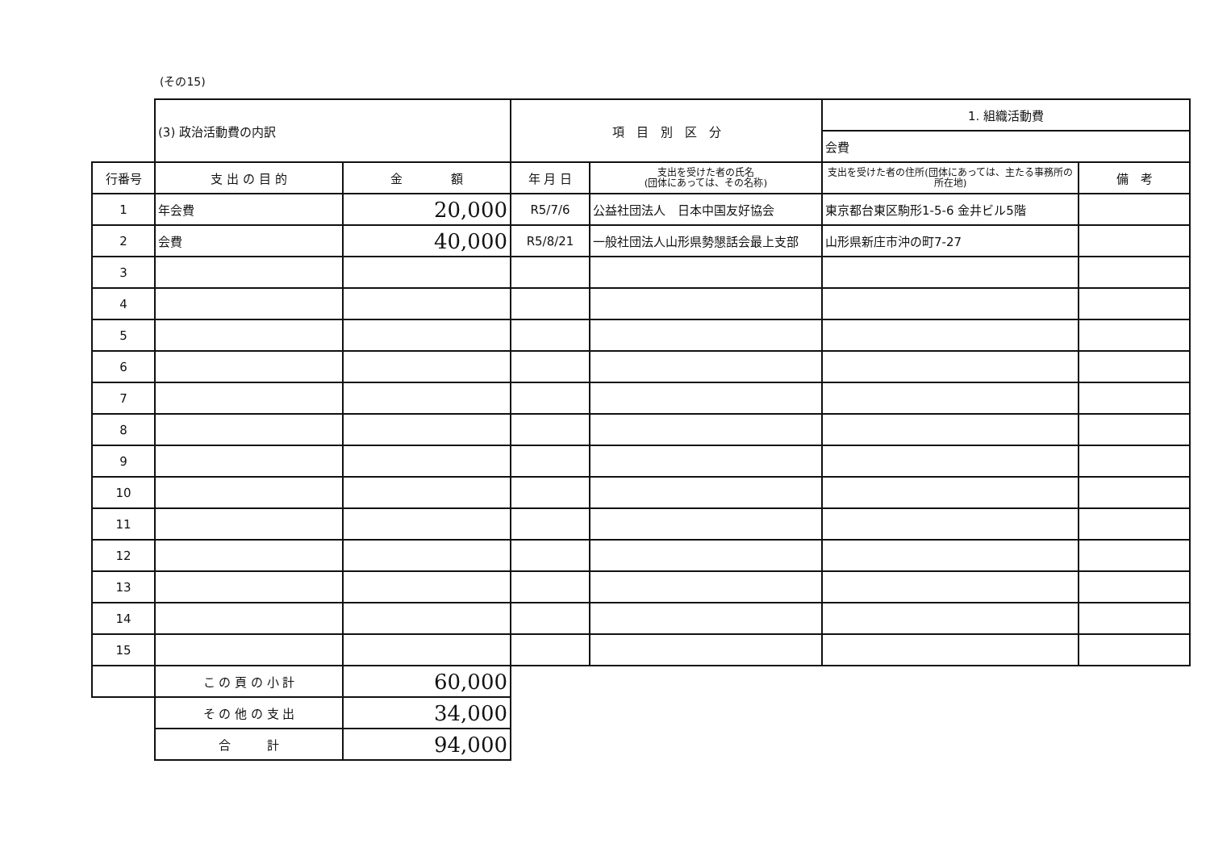(その15)
| | (3) 政治活動費の内訳 | | 項 目 別 区 分 | | 1. 組織活動費 | |
| | | | | | 会費 | |
| 行番号 | 支 出 の 目 的 | 金 額 | 年 月 日 | 支出を受けた者の氏名 (団体にあっては、その名称) | 支出を受けた者の住所(団体にあっては、主たる事務所の所在地) | 備 考 |
| 1 | 年会費 | 20,000 | R5/7/6 | 公益社団法人 日本中国友好協会 | 東京都台東区駒形1-5-6 金井ビル5階 | |
| 2 | 会費 | 40,000 | R5/8/21 | 一般社団法人山形県勢懇話会最上支部 | 山形県新庄市沖の町7-27 | |
| 3 | | | | | | |
| 4 | | | | | | |
| 5 | | | | | | |
| 6 | | | | | | |
| 7 | | | | | | |
| 8 | | | | | | |
| 9 | | | | | | |
| 10 | | | | | | |
| 11 | | | | | | |
| 12 | | | | | | |
| 13 | | | | | | |
| 14 | | | | | | |
| 15 | | | | | | |
| | こ の 頁 の 小 計 | 60,000 | | | | |
| | そ の 他 の 支 出 | 34,000 | | | | |
| | 合 計 | 94,000 | | | | |